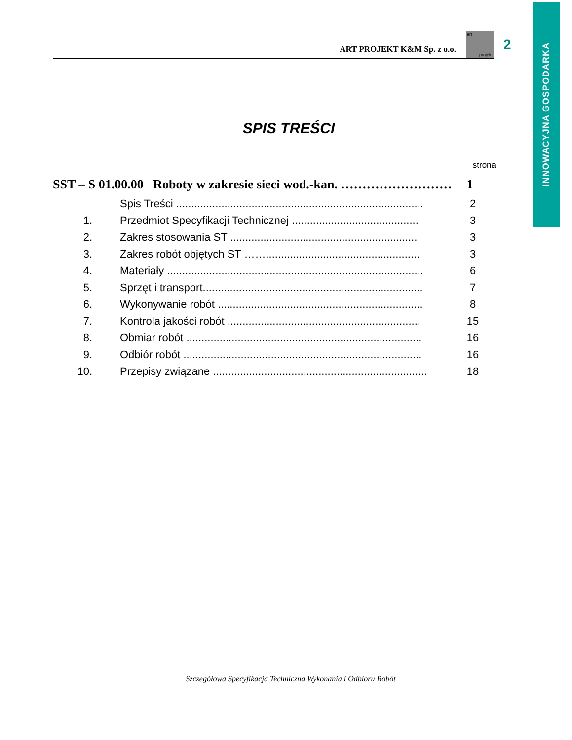INNOWACYJNA GOSPODARKA
ART PROJEKT K&M Sp. z o.o.
art
projekt
2
SPIS TREŚCI
strona
SST – S 01.00.00 Roboty w zakresie sieci wod.-kan. ……………………… 1
Spis Treści .................................................................................. 2
1. Przedmiot Specyfikacji Technicznej .......................................... 3
2. Zakres stosowania ST .............................................................. 3
3. Zakres robót objętych ST ……................................................... 3
4. Materiały ..................................................................................... 6
5. Sprzęt i transport......................................................................... 7
6. Wykonywanie robót .................................................................... 8
7. Kontrola jakości robót ................................................................ 15
8. Obmiar robót .............................................................................. 16
9. Odbiór robót ............................................................................... 16
10. Przepisy związane ....................................................................... 18
Szczegółowa Specyfikacja Techniczna Wykonania i Odbioru Robót